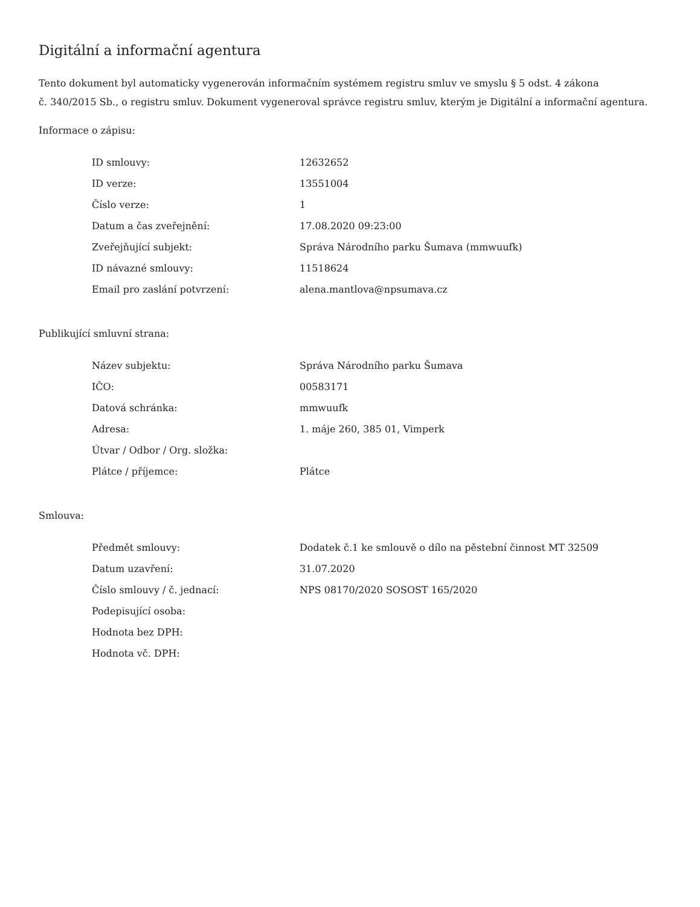Digitální a informační agentura
Tento dokument byl automaticky vygenerován informačním systémem registru smluv ve smyslu § 5 odst. 4 zákona
č. 340/2015 Sb., o registru smluv. Dokument vygeneroval správce registru smluv, kterým je Digitální a informační agentura.
Informace o zápisu:
| ID smlouvy: | 12632652 |
| ID verze: | 13551004 |
| Číslo verze: | 1 |
| Datum a čas zveřejnění: | 17.08.2020 09:23:00 |
| Zveřejňující subjekt: | Správa Národního parku Šumava (mmwuufk) |
| ID návazné smlouvy: | 11518624 |
| Email pro zaslání potvrzení: | alena.mantlova@npsumava.cz |
Publikující smluvní strana:
| Název subjektu: | Správa Národního parku Šumava |
| IČO: | 00583171 |
| Datová schránka: | mmwuufk |
| Adresa: | 1. máje 260, 385 01, Vimperk |
| Útvar / Odbor / Org. složka: | |
| Plátce / příjemce: | Plátce |
Smlouva:
| Předmět smlouvy: | Dodatek č.1 ke smlouvě o dílo na pěstební činnost MT 32509 |
| Datum uzavření: | 31.07.2020 |
| Číslo smlouvy / č. jednací: | NPS 08170/2020 SOSOST 165/2020 |
| Podepisující osoba: | |
| Hodnota bez DPH: | |
| Hodnota vč. DPH: | |